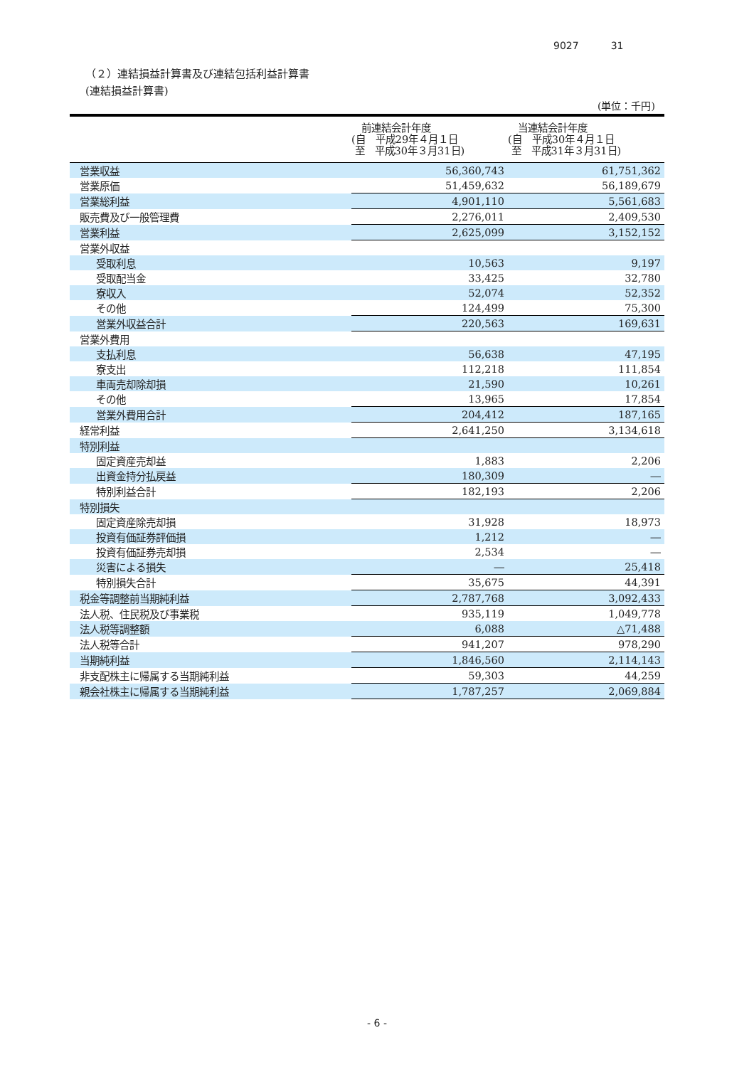9027 31
（２）連結損益計算書及び連結包括利益計算書
(連結損益計算書)
(単位：千円)
| | 前連結会計年度 (自 平成29年４月１日 至 平成30年３月31日) | 当連結会計年度 (自 平成30年４月１日 至 平成31年３月31日) |
| --- | --- | --- |
| 営業収益 | 56,360,743 | 61,751,362 |
| 営業原価 | 51,459,632 | 56,189,679 |
| 営業総利益 | 4,901,110 | 5,561,683 |
| 販売費及び一般管理費 | 2,276,011 | 2,409,530 |
| 営業利益 | 2,625,099 | 3,152,152 |
| 営業外収益 | | |
| 受取利息 | 10,563 | 9,197 |
| 受取配当金 | 33,425 | 32,780 |
| 寮収入 | 52,074 | 52,352 |
| その他 | 124,499 | 75,300 |
| 営業外収益合計 | 220,563 | 169,631 |
| 営業外費用 | | |
| 支払利息 | 56,638 | 47,195 |
| 寮支出 | 112,218 | 111,854 |
| 車両売却除却損 | 21,590 | 10,261 |
| その他 | 13,965 | 17,854 |
| 営業外費用合計 | 204,412 | 187,165 |
| 経常利益 | 2,641,250 | 3,134,618 |
| 特別利益 | | |
| 固定資産売却益 | 1,883 | 2,206 |
| 出資金持分払戻益 | 180,309 | ― |
| 特別利益合計 | 182,193 | 2,206 |
| 特別損失 | | |
| 固定資産除売却損 | 31,928 | 18,973 |
| 投資有価証券評価損 | 1,212 | ― |
| 投資有価証券売却損 | 2,534 | ― |
| 災害による損失 | ― | 25,418 |
| 特別損失合計 | 35,675 | 44,391 |
| 税金等調整前当期純利益 | 2,787,768 | 3,092,433 |
| 法人税、住民税及び事業税 | 935,119 | 1,049,778 |
| 法人税等調整額 | 6,088 | △71,488 |
| 法人税等合計 | 941,207 | 978,290 |
| 当期純利益 | 1,846,560 | 2,114,143 |
| 非支配株主に帰属する当期純利益 | 59,303 | 44,259 |
| 親会社株主に帰属する当期純利益 | 1,787,257 | 2,069,884 |
- 6 -